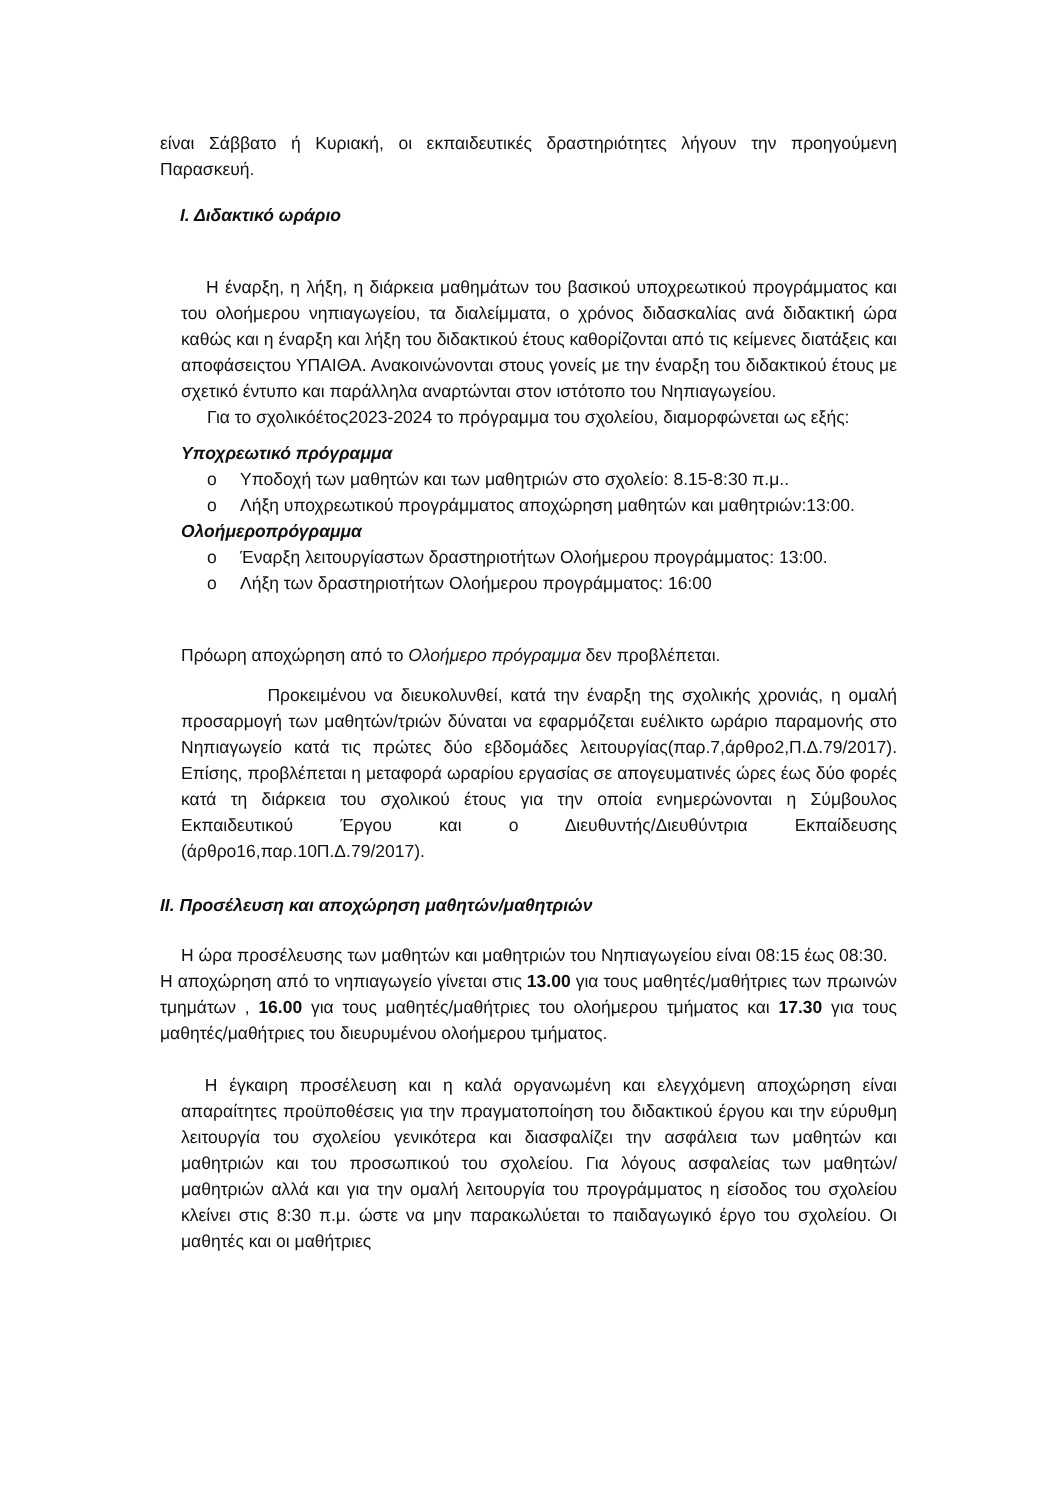είναι Σάββατο ή Κυριακή, οι εκπαιδευτικές δραστηριότητες λήγουν την προηγούμενη Παρασκευή.
Ι. Διδακτικό ωράριο
Η έναρξη, η λήξη, η διάρκεια μαθημάτων του βασικού υποχρεωτικού προγράμματος και του ολοήμερου νηπιαγωγείου, τα διαλείμματα, ο χρόνος διδασκαλίας ανά διδακτική ώρα καθώς και η έναρξη και λήξη του διδακτικού έτους καθορίζονται από τις κείμενες διατάξεις και αποφάσειςτου ΥΠΑΙΘΑ. Ανακοινώνονται στους γονείς με την έναρξη του διδακτικού έτους με σχετικό έντυπο και παράλληλα αναρτώνται στον ιστότοπο του Νηπιαγωγείου.
Για το σχολικόέτος2023-2024 το πρόγραμμα του σχολείου, διαμορφώνεται ως εξής:
Υποχρεωτικό πρόγραμμα
o Υποδοχή των μαθητών και των μαθητριών στο σχολείο: 8.15-8:30 π.μ..
o Λήξη υποχρεωτικού προγράμματος αποχώρηση μαθητών και μαθητριών:13:00.
Ολοήμεροπρόγραμμα
o Έναρξη λειτουργίαστων δραστηριοτήτων Ολοήμερου προγράμματος: 13:00.
o Λήξη των δραστηριοτήτων Ολοήμερου προγράμματος: 16:00
Πρόωρη αποχώρηση από το Ολοήμερο πρόγραμμα δεν προβλέπεται.
Προκειμένου να διευκολυνθεί, κατά την έναρξη της σχολικής χρονιάς, η ομαλή προσαρμογή των μαθητών/τριών δύναται να εφαρμόζεται ευέλικτο ωράριο παραμονής στο Νηπιαγωγείο κατά τις πρώτες δύο εβδομάδες λειτουργίας(παρ.7,άρθρο2,Π.Δ.79/2017). Επίσης, προβλέπεται η μεταφορά ωραρίου εργασίας σε απογευματινές ώρες έως δύο φορές κατά τη διάρκεια του σχολικού έτους για την οποία ενημερώνονται η Σύμβουλος Εκπαιδευτικού Έργου και ο Διευθυντής/Διευθύντρια Εκπαίδευσης (άρθρο16,παρ.10Π.Δ.79/2017).
ΙΙ. Προσέλευση και αποχώρηση μαθητών/μαθητριών
Η ώρα προσέλευσης των μαθητών και μαθητριών του Νηπιαγωγείου είναι 08:15 έως 08:30.
Η αποχώρηση από το νηπιαγωγείο γίνεται στις 13.00 για τους μαθητές/μαθήτριες των πρωινών τμημάτων , 16.00 για τους μαθητές/μαθήτριες του ολοήμερου τμήματος και 17.30 για τους μαθητές/μαθήτριες του διευρυμένου ολοήμερου τμήματος.
Η έγκαιρη προσέλευση και η καλά οργανωμένη και ελεγχόμενη αποχώρηση είναι απαραίτητες προϋποθέσεις για την πραγματοποίηση του διδακτικού έργου και την εύρυθμη λειτουργία του σχολείου γενικότερα και διασφαλίζει την ασφάλεια των μαθητών και μαθητριών και του προσωπικού του σχολείου. Για λόγους ασφαλείας των μαθητών/μαθητριών αλλά και για την ομαλή λειτουργία του προγράμματος η είσοδος του σχολείου κλείνει στις 8:30 π.μ. ώστε να μην παρακωλύεται το παιδαγωγικό έργο του σχολείου. Οι μαθητές και οι μαθήτριες